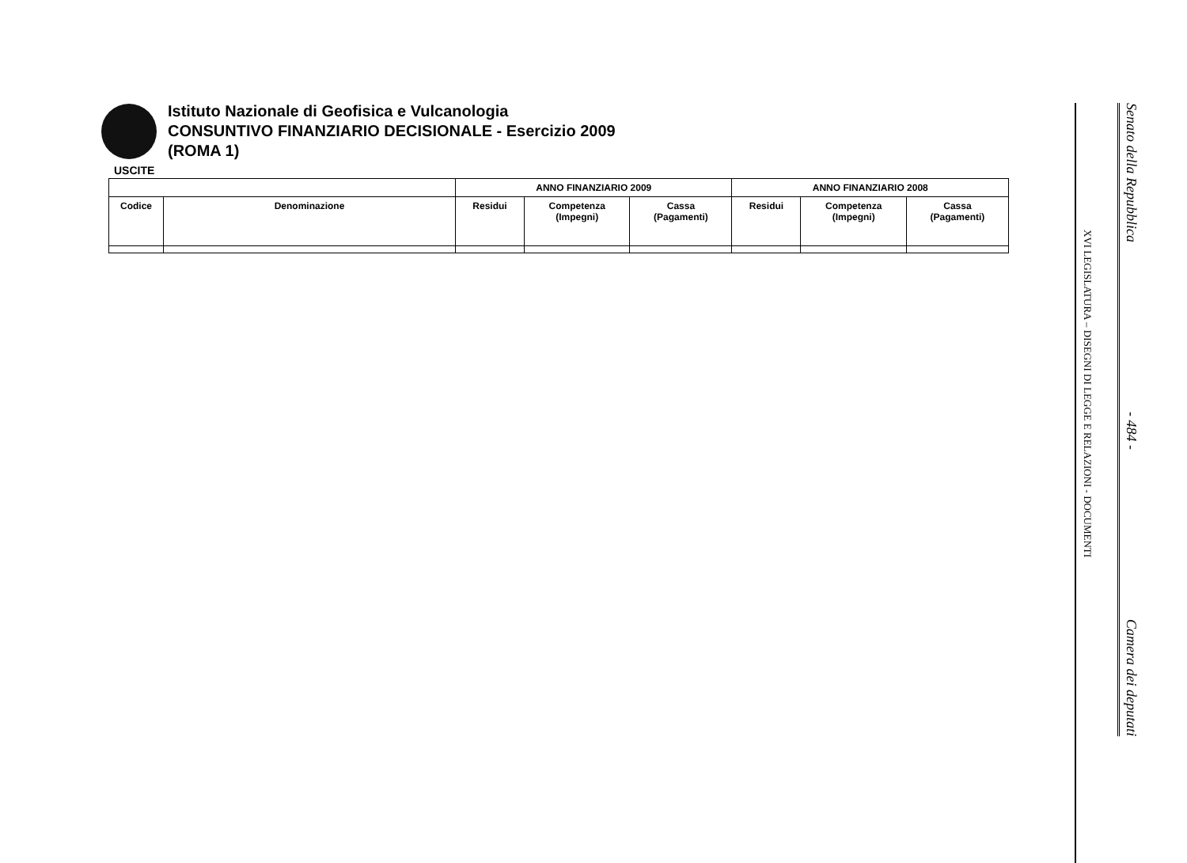Istituto Nazionale di Geofisica e Vulcanologia
CONSUNTIVO FINANZIARIO DECISIONALE - Esercizio 2009
(ROMA 1)
USCITE
| | | ANNO FINANZIARIO 2009 | | | ANNO FINANZIARIO 2008 | | |
| --- | --- | --- | --- | --- | --- | --- | --- |
| Codice | Denominazione | Residui | Competenza (Impegni) | Cassa (Pagamenti) | Residui | Competenza (Impegni) | Cassa (Pagamenti) |
Senato della Repubblica - 484 - Camera dei deputati
XVI LEGISLATURA – DISEGNI DI LEGGE E RELAZIONI - DOCUMENTI